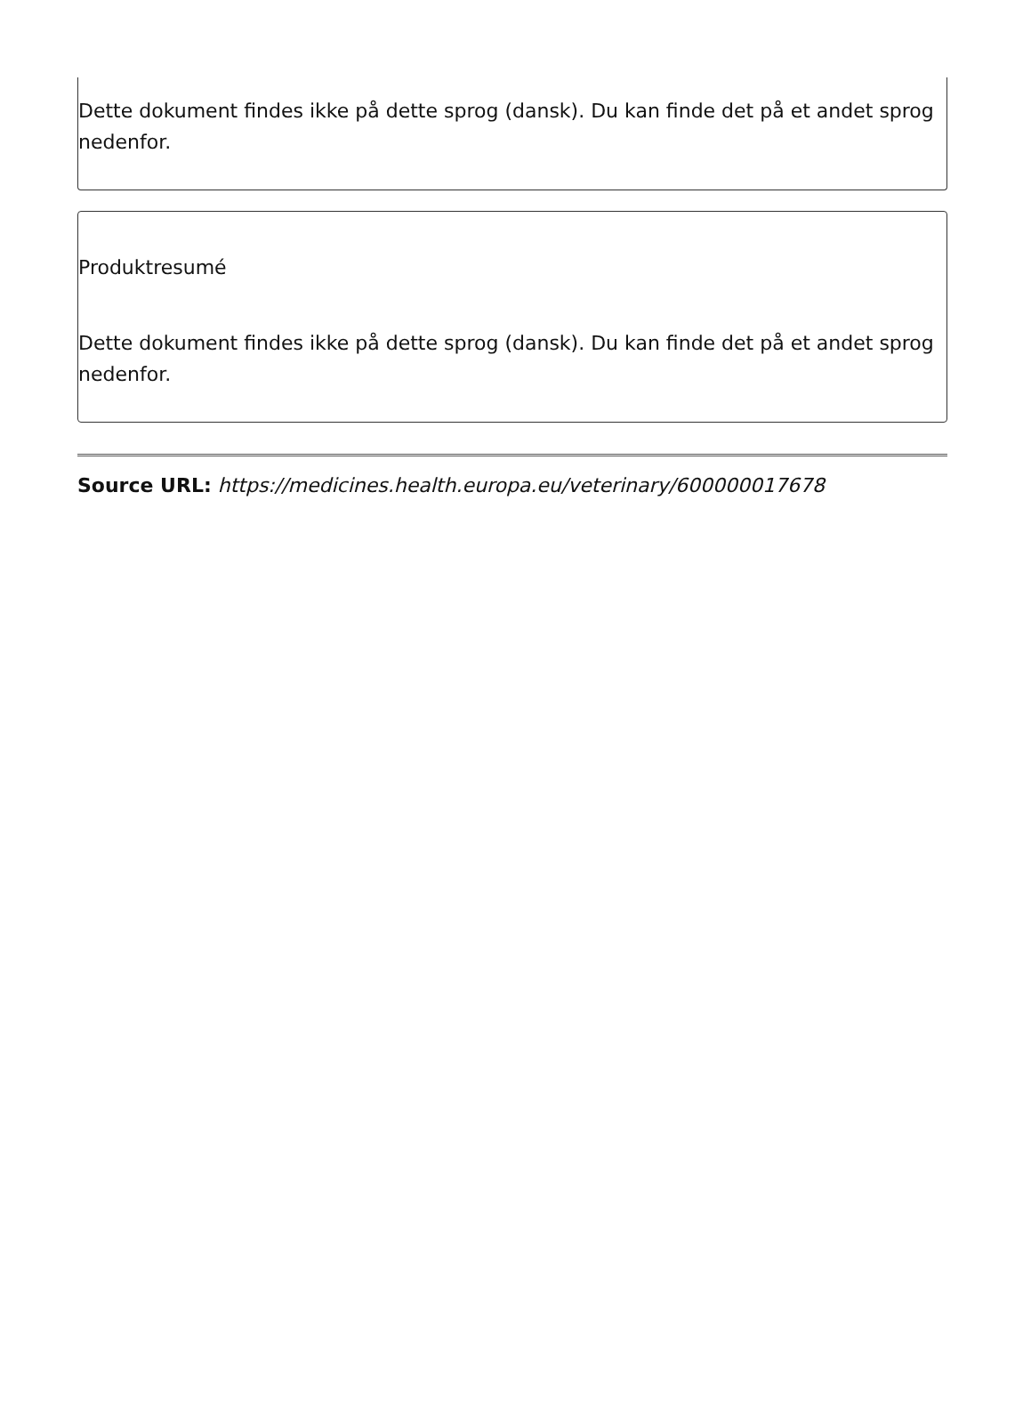Dette dokument findes ikke på dette sprog (dansk). Du kan finde det på et andet sprog nedenfor.
Produktresumé
Dette dokument findes ikke på dette sprog (dansk). Du kan finde det på et andet sprog nedenfor.
Source URL: https://medicines.health.europa.eu/veterinary/600000017678